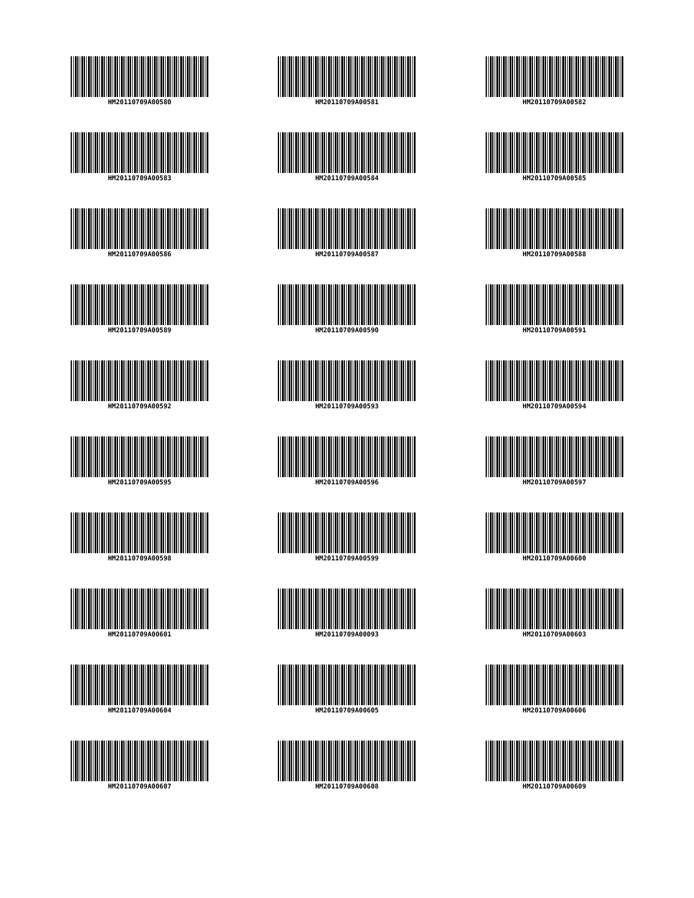HM20110709A00580
HM20110709A00581
HM20110709A00582
HM20110709A00583
HM20110709A00584
HM20110709A00585
HM20110709A00586
HM20110709A00587
HM20110709A00588
HM20110709A00589
HM20110709A00590
HM20110709A00591
HM20110709A00592
HM20110709A00593
HM20110709A00594
HM20110709A00595
HM20110709A00596
HM20110709A00597
HM20110709A00598
HM20110709A00599
HM20110709A00600
HM20110709A00601
HM20110709A00093
HM20110709A00603
HM20110709A00604
HM20110709A00605
HM20110709A00606
HM20110709A00607
HM20110709A00608
HM20110709A00609